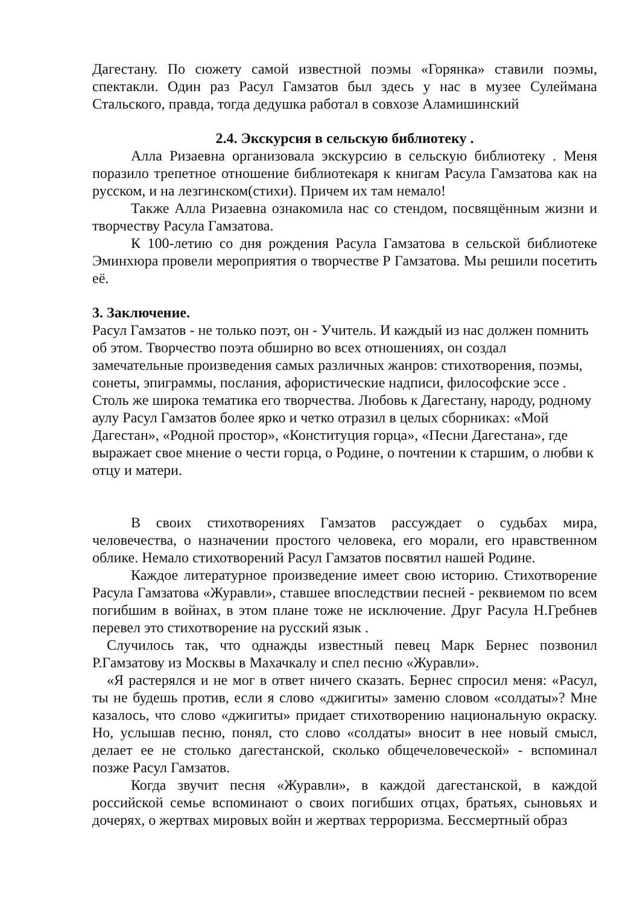Дагестану. По сюжету самой известной поэмы «Горянка» ставили поэмы, спектакли. Один раз Расул Гамзатов был здесь у нас в музее Сулеймана Стальского, правда, тогда дедушка работал в совхозе Аламишинский
2.4. Экскурсия в сельскую библиотеку .
Алла Ризаевна организовала экскурсию в сельскую библиотеку . Меня поразило трепетное отношение библиотекаря к книгам Расула Гамзатова как на русском, и на лезгинском(стихи). Причем их там немало!
Также Алла Ризаевна ознакомила нас со стендом, посвящённым жизни и творчеству Расула Гамзатова.
К 100-летию со дня рождения Расула Гамзатова в сельской библиотеке Эминхюра провели мероприятия о творчестве Р Гамзатова. Мы решили посетить её.
3. Заключение.
Расул Гамзатов - не только поэт, он - Учитель. И каждый из нас должен помнить об этом. Творчество поэта обширно во всех отношениях, он создал замечательные произведения самых различных жанров: стихотворения, поэмы, сонеты, эпиграммы, послания, афористические надписи, философские эссе . Столь же широка тематика его творчества. Любовь к Дагестану, народу, родному аулу Расул Гамзатов более ярко и четко отразил в целых сборниках: «Мой Дагестан», «Родной простор», «Конституция горца», «Песни Дагестана», где выражает свое мнение о чести горца, о Родине, о почтении к старшим, о любви к отцу и матери.
В своих стихотворениях Гамзатов рассуждает о судьбах мира, человечества, о назначении простого человека, его морали, его нравственном облике. Немало стихотворений Расул Гамзатов посвятил нашей Родине.
Каждое литературное произведение имеет свою историю. Стихотворение Расула Гамзатова «Журавли», ставшее впоследствии песней - реквиемом по всем погибшим в войнах, в этом плане тоже не исключение. Друг Расула Н.Гребнев перевел это стихотворение на русский язык .
Случилось так, что однажды известный певец Марк Бернес позвонил Р.Гамзатову из Москвы в Махачкалу и спел песню «Журавли».
«Я растерялся и не мог в ответ ничего сказать. Бернес спросил меня: «Расул, ты не будешь против, если я слово «джигиты» заменю словом «солдаты»? Мне казалось, что слово «джигиты» придает стихотворению национальную окраску. Но, услышав песню, понял, сто слово «солдаты» вносит в нее новый смысл, делает ее не столько дагестанской, сколько общечеловеческой» - вспоминал позже Расул Гамзатов.
Когда звучит песня «Журавли», в каждой дагестанской, в каждой российской семье вспоминают о своих погибших отцах, братьях, сыновьях и дочерях, о жертвах мировых войн и жертвах терроризма. Бессмертный образ